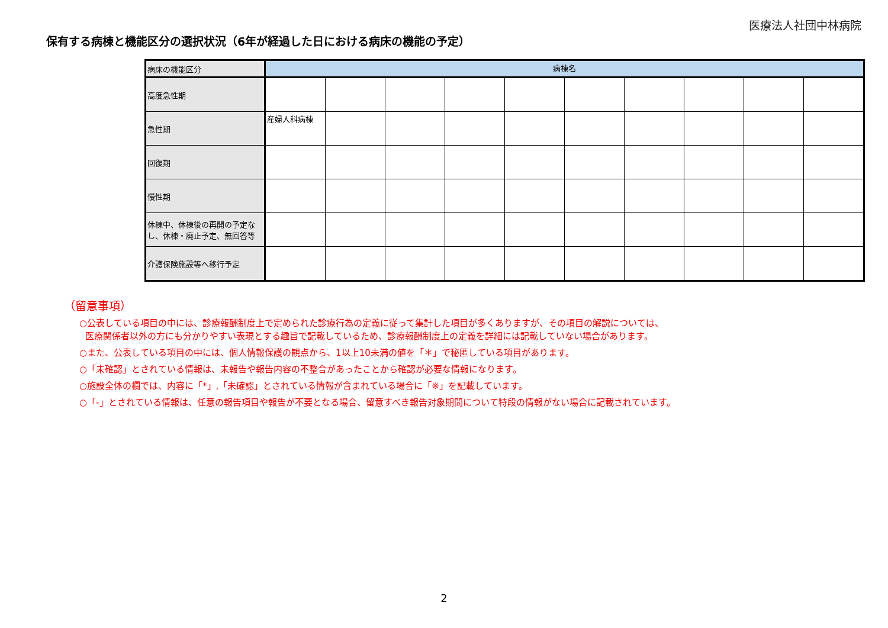医療法人社団中林病院
保有する病棟と機能区分の選択状況（6年が経過した日における病床の機能の予定）
| 病床の機能区分 | 病棟名 | | | | | | | | | |
| --- | --- | --- | --- | --- | --- | --- | --- | --- | --- | --- |
| 高度急性期 | | | | | | | | | | |
| 急性期 | 産婦人科病棟 | | | | | | | | | |
| 回復期 | | | | | | | | | | |
| 慢性期 | | | | | | | | | | |
| 休棟中、休棟後の再開の予定なし、休棟・廃止予定、無回答等 | | | | | | | | | | |
| 介護保険施設等へ移行予定 | | | | | | | | | | |
（留意事項）
○公表している項目の中には、診療報酬制度上で定められた診療行為の定義に従って集計した項目が多くありますが、その項目の解説については、
医療関係者以外の方にも分かりやすい表現とする趣旨で記載しているため、診療報酬制度上の定義を詳細には記載していない場合があります。
○また、公表している項目の中には、個人情報保護の観点から、1以上10未満の値を「＊」で秘匿している項目があります。
○「未確認」とされている情報は、未報告や報告内容の不整合があったことから確認が必要な情報になります。
○施設全体の欄では、内容に「*」,「未確認」とされている情報が含まれている場合に「※」を記載しています。
○「-」とされている情報は、任意の報告項目や報告が不要となる場合、留意すべき報告対象期間について特段の情報がない場合に記載されています。
2